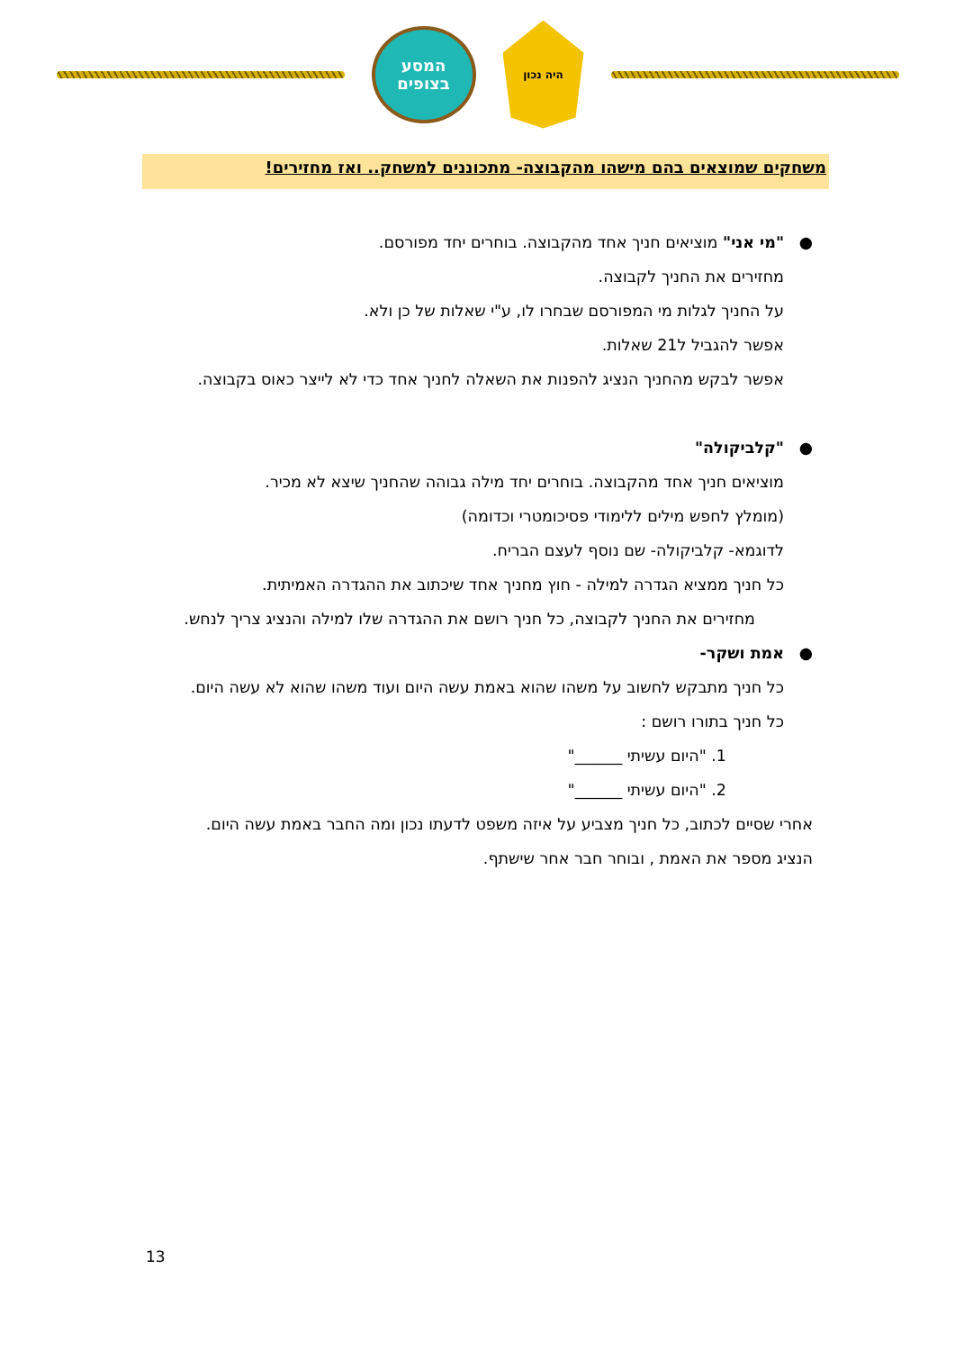המסע
בצופים
היה נכון
משחקים שמוצאים בהם מישהו מהקבוצה- מתכוננים למשחק.. ואז מחזירים!
●"מי אני" מוציאים חניך אחד מהקבוצה. בוחרים יחד מפורסם.
מחזירים את החניך לקבוצה.
על החניך לגלות מי המפורסם שבחרו לו, ע"י שאלות של כן ולא.
אפשר להגביל ל21 שאלות.
אפשר לבקש מהחניך הנציג להפנות את השאלה לחניך אחד כדי לא לייצר כאוס בקבוצה.
●"קלביקולה"
מוציאים חניך אחד מהקבוצה. בוחרים יחד מילה גבוהה שהחניך שיצא לא מכיר.
(מומלץ לחפש מילים ללימודי פסיכומטרי וכדומה)
לדוגמא- קלביקולה- שם נוסף לעצם הבריח.
כל חניך ממציא הגדרה למילה - חוץ מחניך אחד שיכתוב את ההגדרה האמיתית.
מחזירים את החניך לקבוצה, כל חניך רושם את ההגדרה שלו למילה והנציג צריך לנחש.
●אמת ושקר-
כל חניך מתבקש לחשוב על משהו שהוא באמת עשה היום ועוד משהו שהוא לא עשה היום.
כל חניך בתורו רושם :
1. "היום עשיתי ______"
2. "היום עשיתי ______"
אחרי שסיים לכתוב, כל חניך מצביע על איזה משפט לדעתו נכון ומה החבר באמת עשה היום.
הנציג מספר את האמת , ובוחר חבר אחר שישתף.
13